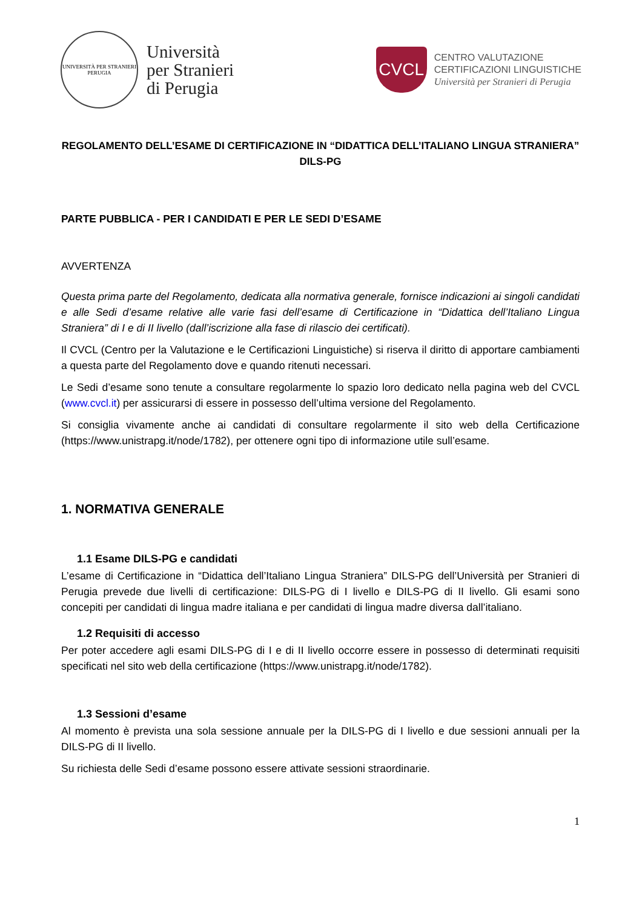UNIVERSITÀ PER STRANIERI
PERUGIA
Università
per Stranieri
di Perugia
CVCL
CENTRO VALUTAZIONE
CERTIFICAZIONI LINGUISTICHE
Università per Stranieri di Perugia
REGOLAMENTO DELL’ESAME DI CERTIFICAZIONE IN “DIDATTICA DELL’ITALIANO LINGUA STRANIERA” DILS-PG
PARTE PUBBLICA - PER I CANDIDATI E PER LE SEDI D’ESAME
AVVERTENZA
Questa prima parte del Regolamento, dedicata alla normativa generale, fornisce indicazioni ai singoli candidati e alle Sedi d’esame relative alle varie fasi dell’esame di Certificazione in “Didattica dell’Italiano Lingua Straniera” di I e di II livello (dall’iscrizione alla fase di rilascio dei certificati).
Il CVCL (Centro per la Valutazione e le Certificazioni Linguistiche) si riserva il diritto di apportare cambiamenti a questa parte del Regolamento dove e quando ritenuti necessari.
Le Sedi d’esame sono tenute a consultare regolarmente lo spazio loro dedicato nella pagina web del CVCL (www.cvcl.it) per assicurarsi di essere in possesso dell’ultima versione del Regolamento.
Si consiglia vivamente anche ai candidati di consultare regolarmente il sito web della Certificazione (https://www.unistrapg.it/node/1782), per ottenere ogni tipo di informazione utile sull’esame.
1. NORMATIVA GENERALE
1.1 Esame DILS-PG e candidati
L’esame di Certificazione in “Didattica dell’Italiano Lingua Straniera” DILS-PG dell’Università per Stranieri di Perugia prevede due livelli di certificazione: DILS-PG di I livello e DILS-PG di II livello. Gli esami sono concepiti per candidati di lingua madre italiana e per candidati di lingua madre diversa dall’italiano.
1.2 Requisiti di accesso
Per poter accedere agli esami DILS-PG di I e di II livello occorre essere in possesso di determinati requisiti specificati nel sito web della certificazione (https://www.unistrapg.it/node/1782).
1.3 Sessioni d’esame
Al momento è prevista una sola sessione annuale per la DILS-PG di I livello e due sessioni annuali per la DILS-PG di II livello.
Su richiesta delle Sedi d’esame possono essere attivate sessioni straordinarie.
1